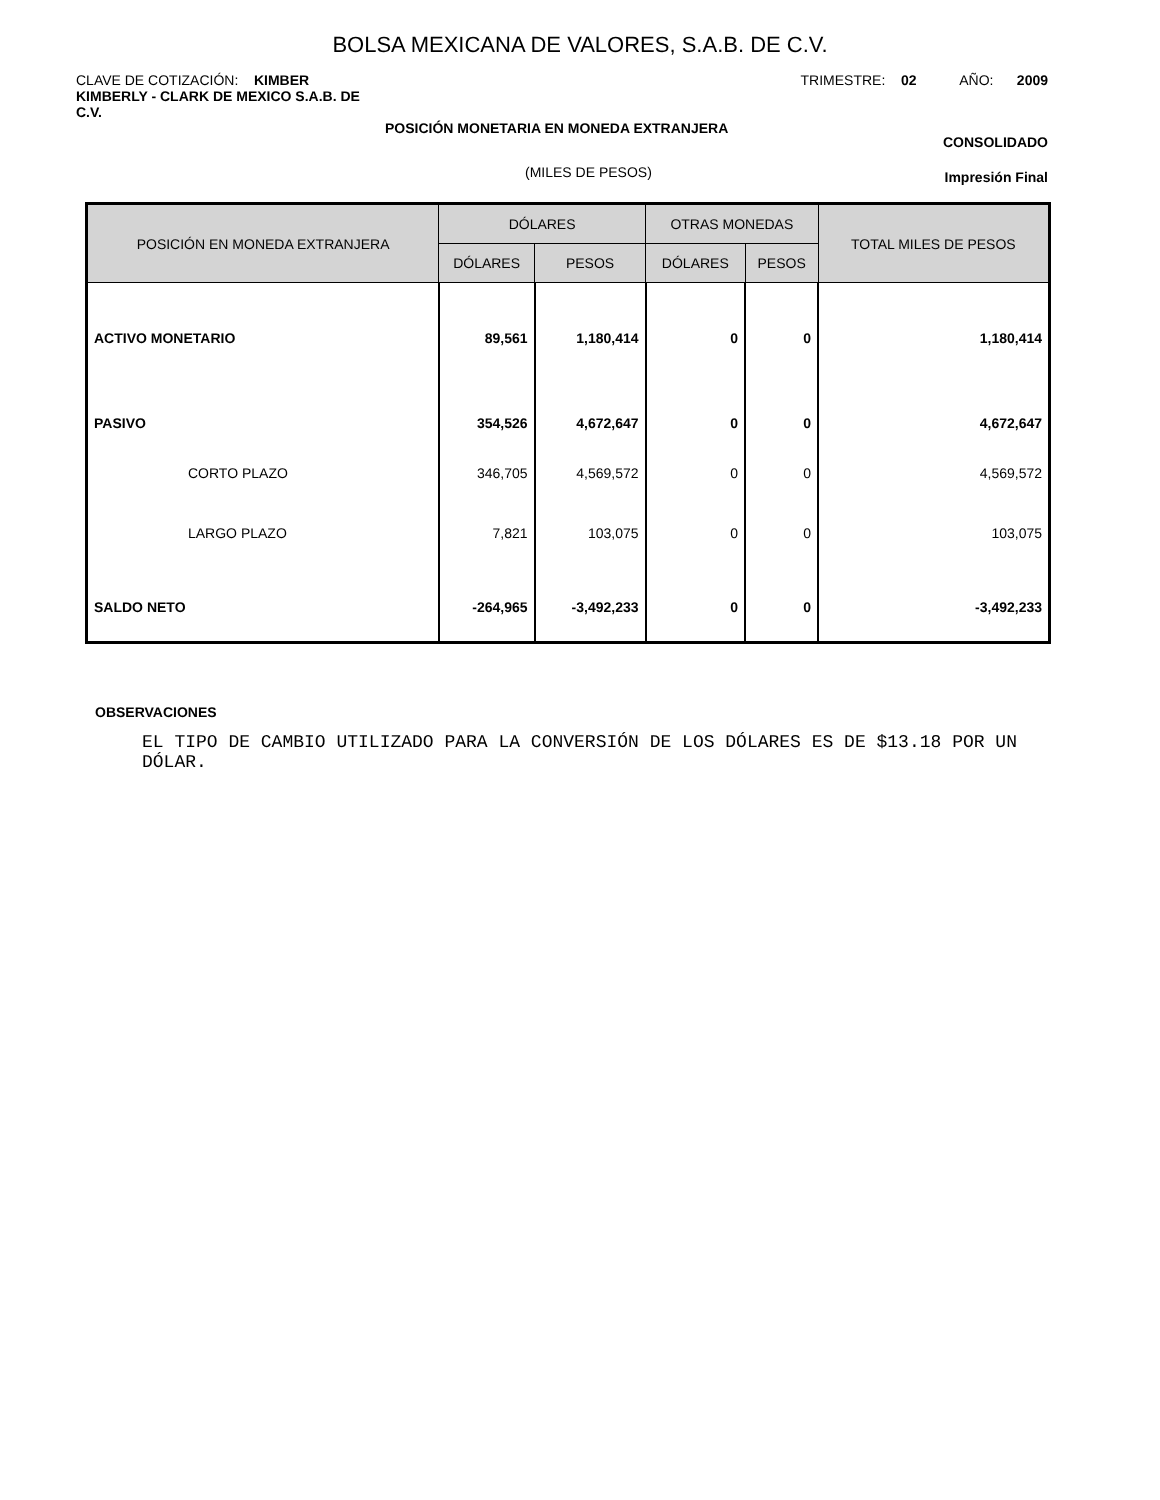BOLSA MEXICANA DE VALORES, S.A.B. DE C.V.
CLAVE DE COTIZACIÓN: KIMBER TRIMESTRE: 02 AÑO: 2009
KIMBERLY - CLARK DE MEXICO S.A.B. DE C.V.
POSICIÓN MONETARIA EN MONEDA EXTRANJERA
CONSOLIDADO
(MILES DE PESOS) Impresión Final
| POSICIÓN EN MONEDA EXTRANJERA | DÓLARES | | OTRAS MONEDAS | | TOTAL MILES DE PESOS |
| --- | --- | --- | --- | --- | --- |
| | DÓLARES | PESOS | DÓLARES | PESOS | |
| ACTIVO MONETARIO | 89,561 | 1,180,414 | 0 | 0 | 1,180,414 |
| PASIVO | 354,526 | 4,672,647 | 0 | 0 | 4,672,647 |
| CORTO PLAZO | 346,705 | 4,569,572 | 0 | 0 | 4,569,572 |
| LARGO PLAZO | 7,821 | 103,075 | 0 | 0 | 103,075 |
| SALDO NETO | -264,965 | -3,492,233 | 0 | 0 | -3,492,233 |
OBSERVACIONES
EL TIPO DE CAMBIO UTILIZADO PARA LA CONVERSIÓN DE LOS DÓLARES ES DE $13.18 POR UN DÓLAR.